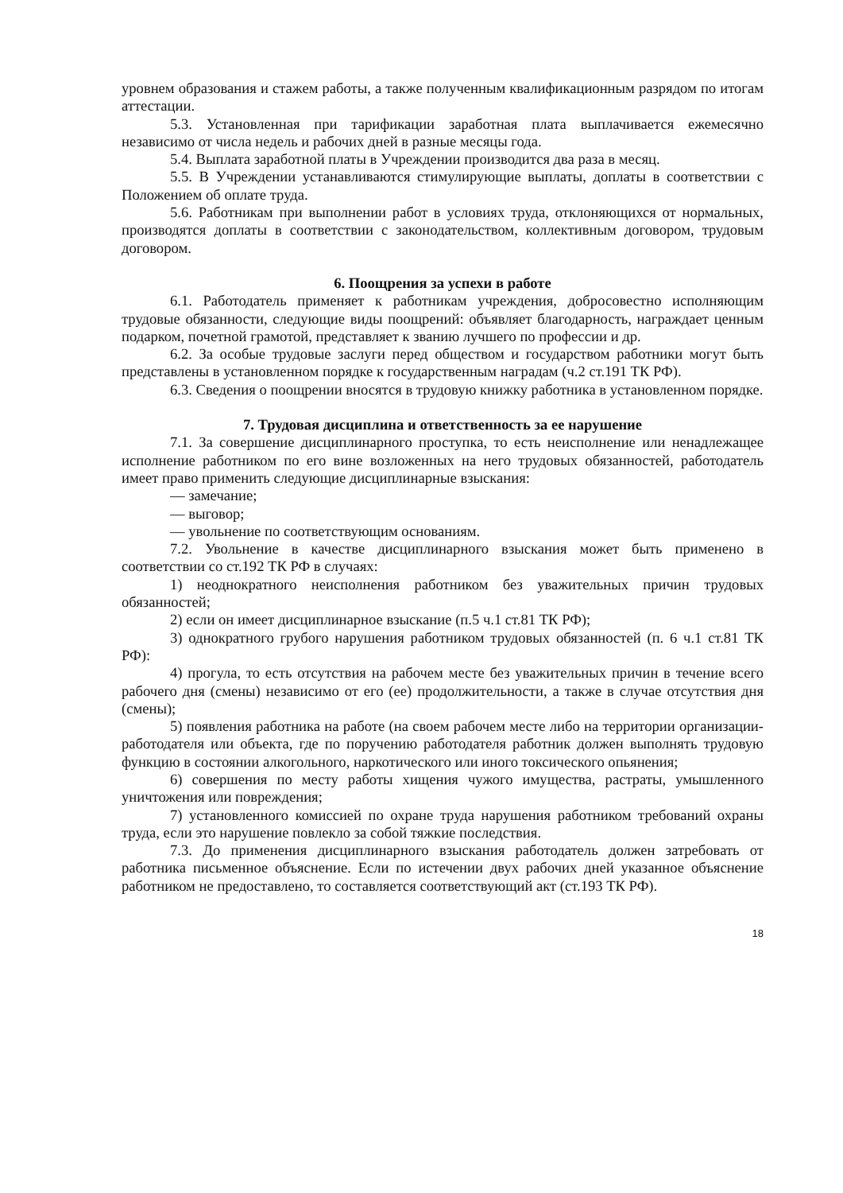уровнем образования и стажем работы, а также полученным квалификационным разрядом по итогам аттестации.
5.3. Установленная при тарификации заработная плата выплачивается ежемесячно независимо от числа недель и рабочих дней в разные месяцы года.
5.4. Выплата заработной платы в Учреждении производится два раза в месяц.
5.5. В Учреждении устанавливаются стимулирующие выплаты, доплаты в соответствии с Положением об оплате труда.
5.6. Работникам при выполнении работ в условиях труда, отклоняющихся от нормальных, производятся доплаты в соответствии с законодательством, коллективным договором, трудовым договором.
6. Поощрения за успехи в работе
6.1. Работодатель применяет к работникам учреждения, добросовестно исполняющим трудовые обязанности, следующие виды поощрений: объявляет благодарность, награждает ценным подарком, почетной грамотой, представляет к званию лучшего по профессии и др.
6.2. За особые трудовые заслуги перед обществом и государством работники могут быть представлены в установленном порядке к государственным наградам (ч.2 ст.191 ТК РФ).
6.3. Сведения о поощрении вносятся в трудовую книжку работника в установленном порядке.
7. Трудовая дисциплина и ответственность за ее нарушение
7.1. За совершение дисциплинарного проступка, то есть неисполнение или ненадлежащее исполнение работником по его вине возложенных на него трудовых обязанностей, работодатель имеет право применить следующие дисциплинарные взыскания:
— замечание;
— выговор;
— увольнение по соответствующим основаниям.
7.2. Увольнение в качестве дисциплинарного взыскания может быть применено в соответствии со ст.192 ТК РФ в случаях:
1) неоднократного неисполнения работником без уважительных причин трудовых обязанностей;
2) если он имеет дисциплинарное взыскание (п.5 ч.1 ст.81 ТК РФ);
3) однократного грубого нарушения работником трудовых обязанностей (п. 6 ч.1 ст.81 ТК РФ):
4) прогула, то есть отсутствия на рабочем месте без уважительных причин в течение всего рабочего дня (смены) независимо от его (ее) продолжительности, а также в случае отсутствия дня (смены);
5) появления работника на работе (на своем рабочем месте либо на территории организации- работодателя или объекта, где по поручению работодателя работник должен выполнять трудовую функцию в состоянии алкогольного, наркотического или иного токсического опьянения;
6) совершения по месту работы хищения чужого имущества, растраты, умышленного уничтожения или повреждения;
7) установленного комиссией по охране труда нарушения работником требований охраны труда, если это нарушение повлекло за собой тяжкие последствия.
7.3. До применения дисциплинарного взыскания работодатель должен затребовать от работника письменное объяснение. Если по истечении двух рабочих дней указанное объяснение работником не предоставлено, то составляется соответствующий акт (ст.193 ТК РФ).
18